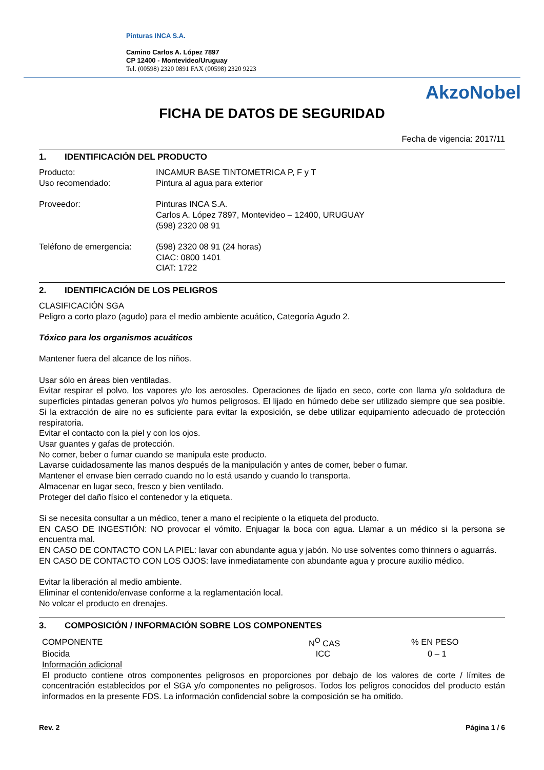Pinturas INCA S.A.
Camino Carlos A. López 7897
CP 12400 - Montevideo/Uruguay
Tel. (00598) 2320 0891 FAX (00598) 2320 9223
AkzoNobel
FICHA DE DATOS DE SEGURIDAD
Fecha de vigencia: 2017/11
1. IDENTIFICACIÓN DEL PRODUCTO
Producto:
Uso recomendado:
INCAMUR BASE TINTOMETRICA P, F y T
Pintura al agua para exterior
Proveedor: Pinturas INCA S.A.
Carlos A. López 7897, Montevideo – 12400, URUGUAY
(598) 2320 08 91
Teléfono de emergencia: (598) 2320 08 91 (24 horas)
CIAC: 0800 1401
CIAT: 1722
2. IDENTIFICACIÓN DE LOS PELIGROS
CLASIFICACIÓN SGA
Peligro a corto plazo (agudo) para el medio ambiente acuático, Categoría Agudo 2.
Tóxico para los organismos acuáticos
Mantener fuera del alcance de los niños.
Usar sólo en áreas bien ventiladas.
Evitar respirar el polvo, los vapores y/o los aerosoles. Operaciones de lijado en seco, corte con llama y/o soldadura de superficies pintadas generan polvos y/o humos peligrosos. El lijado en húmedo debe ser utilizado siempre que sea posible. Si la extracción de aire no es suficiente para evitar la exposición, se debe utilizar equipamiento adecuado de protección respiratoria.
Evitar el contacto con la piel y con los ojos.
Usar guantes y gafas de protección.
No comer, beber o fumar cuando se manipula este producto.
Lavarse cuidadosamente las manos después de la manipulación y antes de comer, beber o fumar.
Mantener el envase bien cerrado cuando no lo está usando y cuando lo transporta.
Almacenar en lugar seco, fresco y bien ventilado.
Proteger del daño físico el contenedor y la etiqueta.
Si se necesita consultar a un médico, tener a mano el recipiente o la etiqueta del producto.
EN CASO DE INGESTIÓN: NO provocar el vómito. Enjuagar la boca con agua. Llamar a un médico si la persona se encuentra mal.
EN CASO DE CONTACTO CON LA PIEL: lavar con abundante agua y jabón. No use solventes como thinners o aguarrás.
EN CASO DE CONTACTO CON LOS OJOS: lave inmediatamente con abundante agua y procure auxilio médico.
Evitar la liberación al medio ambiente.
Eliminar el contenido/envase conforme a la reglamentación local.
No volcar el producto en drenajes.
3. COMPOSICIÓN / INFORMACIÓN SOBRE LOS COMPONENTES
| COMPONENTE | N<sup>O</sup> CAS | % EN PESO |
| --- | --- | --- |
| Biocida | ICC | 0 – 1 |
Información adicional
El producto contiene otros componentes peligrosos en proporciones por debajo de los valores de corte / límites de concentración establecidos por el SGA y/o componentes no peligrosos. Todos los peligros conocidos del producto están informados en la presente FDS. La información confidencial sobre la composición se ha omitido.
Rev. 2 Página 1 / 6